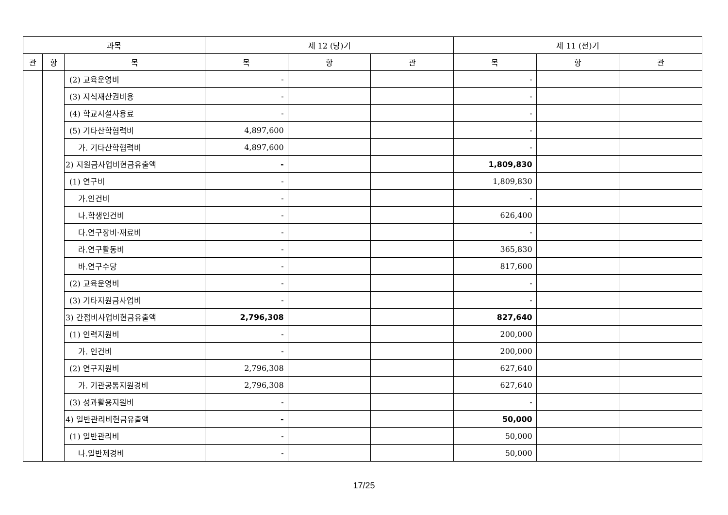| 과목 | | | 제 12 (당)기 | | | 제 11 (전)기 | | |
| --- | --- | --- | --- | --- | --- | --- | --- | --- |
| 관 | 항 | 목 | 목 | 항 | 관 | 목 | 항 | 관 |
| | | (2) 교육운영비 | - | | | - | | |
| | | (3) 지식재산권비용 | - | | | - | | |
| | | (4) 학교시설사용료 | - | | | - | | |
| | | (5) 기타산학협력비 | 4,897,600 | | | - | | |
| | | 가. 기타산학협력비 | 4,897,600 | | | - | | |
| | | 2) 지원금사업비현금유출액 | - | | | 1,809,830 | | |
| | | (1) 연구비 | - | | | 1,809,830 | | |
| | | 가.인건비 | - | | | - | | |
| | | 나.학생인건비 | - | | | 626,400 | | |
| | | 다.연구장비·재료비 | - | | | - | | |
| | | 라.연구활동비 | - | | | 365,830 | | |
| | | 바.연구수당 | - | | | 817,600 | | |
| | | (2) 교육운영비 | - | | | - | | |
| | | (3) 기타지원금사업비 | - | | | - | | |
| | | 3) 간접비사업비현금유출액 | 2,796,308 | | | 827,640 | | |
| | | (1) 인력지원비 | - | | | 200,000 | | |
| | | 가. 인건비 | - | | | 200,000 | | |
| | | (2) 연구지원비 | 2,796,308 | | | 627,640 | | |
| | | 가. 기관공통지원경비 | 2,796,308 | | | 627,640 | | |
| | | (3) 성과활용지원비 | - | | | - | | |
| | | 4) 일반관리비현금유출액 | - | | | 50,000 | | |
| | | (1) 일반관리비 | - | | | 50,000 | | |
| | | 나.일반제경비 | - | | | 50,000 | | |
17/25